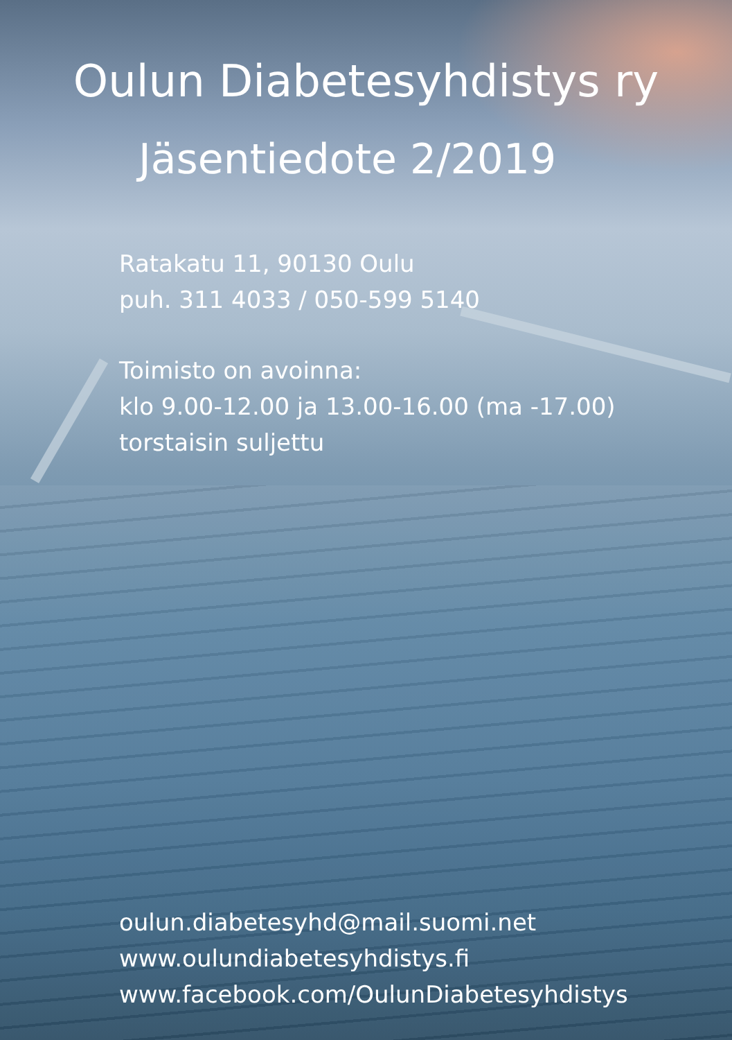Oulun Diabetesyhdistys ry
Jäsentiedote 2/2019
Ratakatu 11, 90130 Oulu
puh. 311 4033 / 050-599 5140
Toimisto on avoinna:
klo 9.00-12.00 ja 13.00-16.00 (ma -17.00)
torstaisin suljettu
oulun.diabetesyhd@mail.suomi.net
www.oulundiabetesyhdistys.fi
www.facebook.com/OulunDiabetesyhdistys